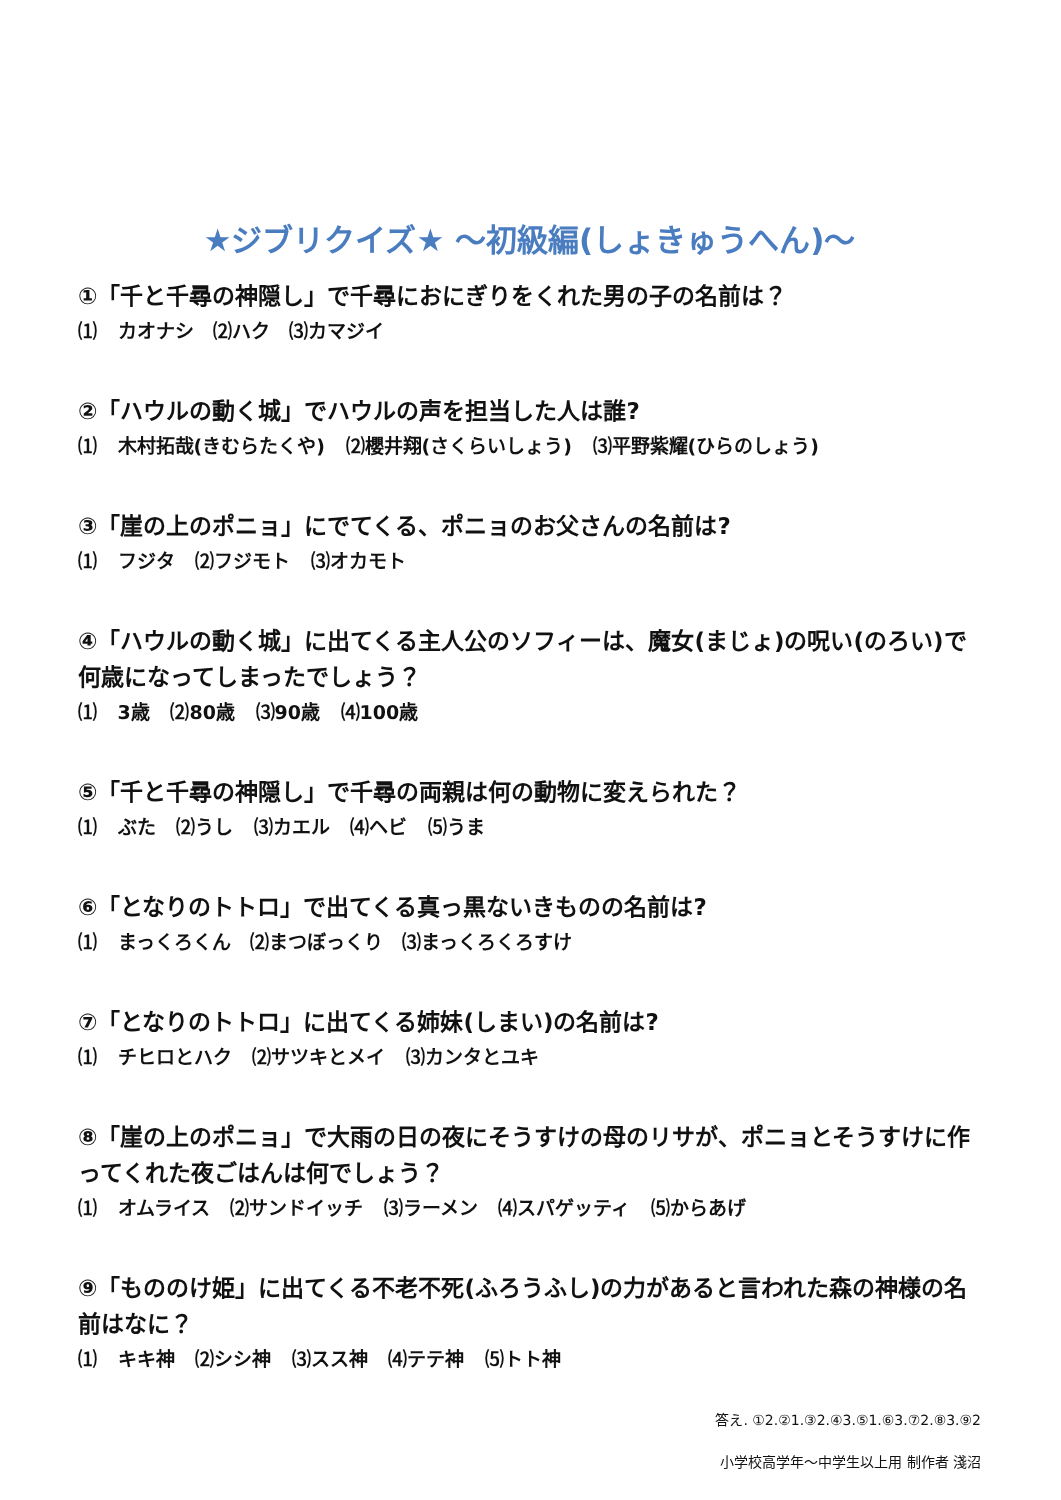★ジブリクイズ★ ～初級編(しょきゅうへん)～
①「千と千尋の神隠し」で千尋におにぎりをくれた男の子の名前は？
⑴ カオナシ　⑵ハク　⑶カマジイ
②「ハウルの動く城」でハウルの声を担当した人は誰?
⑴ 木村拓哉(きむらたくや) ⑵櫻井翔(さくらいしょう) ⑶平野紫耀(ひらのしょう)
③「崖の上のポニョ」にでてくる、ポニョのお父さんの名前は?
⑴ フジタ ⑵フジモト ⑶オカモト
④「ハウルの動く城」に出てくる主人公のソフィーは、魔女(まじょ)の呪い(のろい)で何歳になってしまったでしょう？
⑴ 3歳 ⑵80歳 ⑶90歳 ⑷100歳
⑤「千と千尋の神隠し」で千尋の両親は何の動物に変えられた？
⑴ ぶた ⑵うし ⑶カエル ⑷ヘビ ⑸うま
⑥「となりのトトロ」で出てくる真っ黒ないきものの名前は?
⑴ まっくろくん　⑵まつぼっくり　⑶まっくろくろすけ
⑦「となりのトトロ」に出てくる姉妹(しまい)の名前は?
⑴ チヒロとハク ⑵サツキとメイ ⑶カンタとユキ
⑧「崖の上のポニョ」で大雨の日の夜にそうすけの母のリサが、ポニョとそうすけに作ってくれた夜ごはんは何でしょう？
⑴ オムライス ⑵サンドイッチ ⑶ラーメン ⑷スパゲッティ ⑸からあげ
⑨「もののけ姫」に出てくる不老不死(ふろうふし)の力があると言われた森の神様の名前はなに？
⑴ キキ神 ⑵シシ神 ⑶スス神 ⑷テテ神 ⑸トト神
答え. ①2.②1.③2.④3.⑤1.⑥3.⑦2.⑧3.⑨2
小学校高学年～中学生以上用 制作者 淺沼